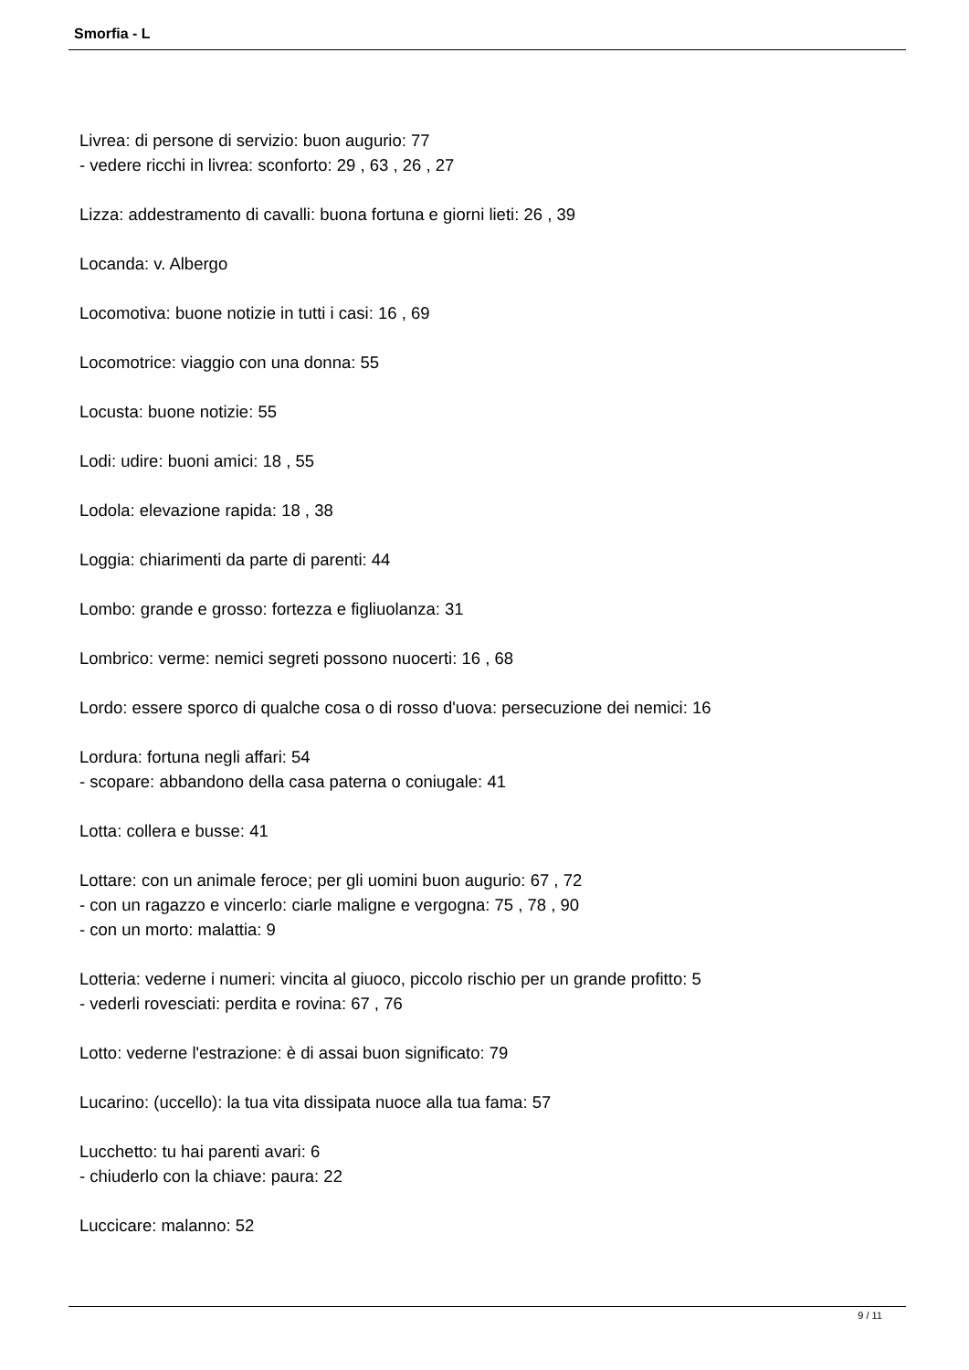Smorfia - L
Livrea: di persone di servizio: buon augurio: 77
- vedere ricchi in livrea: sconforto: 29 , 63 , 26 , 27
Lizza: addestramento di cavalli: buona fortuna e giorni lieti: 26 , 39
Locanda: v. Albergo
Locomotiva: buone notizie in tutti i casi: 16 , 69
Locomotrice: viaggio con una donna: 55
Locusta: buone notizie: 55
Lodi: udire: buoni amici: 18 , 55
Lodola: elevazione rapida: 18 , 38
Loggia: chiarimenti da parte di parenti: 44
Lombo: grande e grosso: fortezza e figliuolanza: 31
Lombrico: verme: nemici segreti possono nuocerti: 16 , 68
Lordo: essere sporco di qualche cosa o di rosso d'uova: persecuzione dei nemici: 16
Lordura: fortuna negli affari: 54
- scopare: abbandono della casa paterna o coniugale: 41
Lotta: collera e busse: 41
Lottare: con un animale feroce; per gli uomini buon augurio: 67 , 72
- con un ragazzo e vincerlo: ciarle maligne e vergogna: 75 , 78 , 90
- con un morto: malattia: 9
Lotteria: vederne i numeri: vincita al giuoco, piccolo rischio per un grande profitto: 5
- vederli rovesciati: perdita e rovina: 67 , 76
Lotto: vederne l'estrazione: è di assai buon significato: 79
Lucarino: (uccello): la tua vita dissipata nuoce alla tua fama: 57
Lucchetto: tu hai parenti avari: 6
- chiuderlo con la chiave: paura: 22
Luccicare: malanno: 52
9 / 11